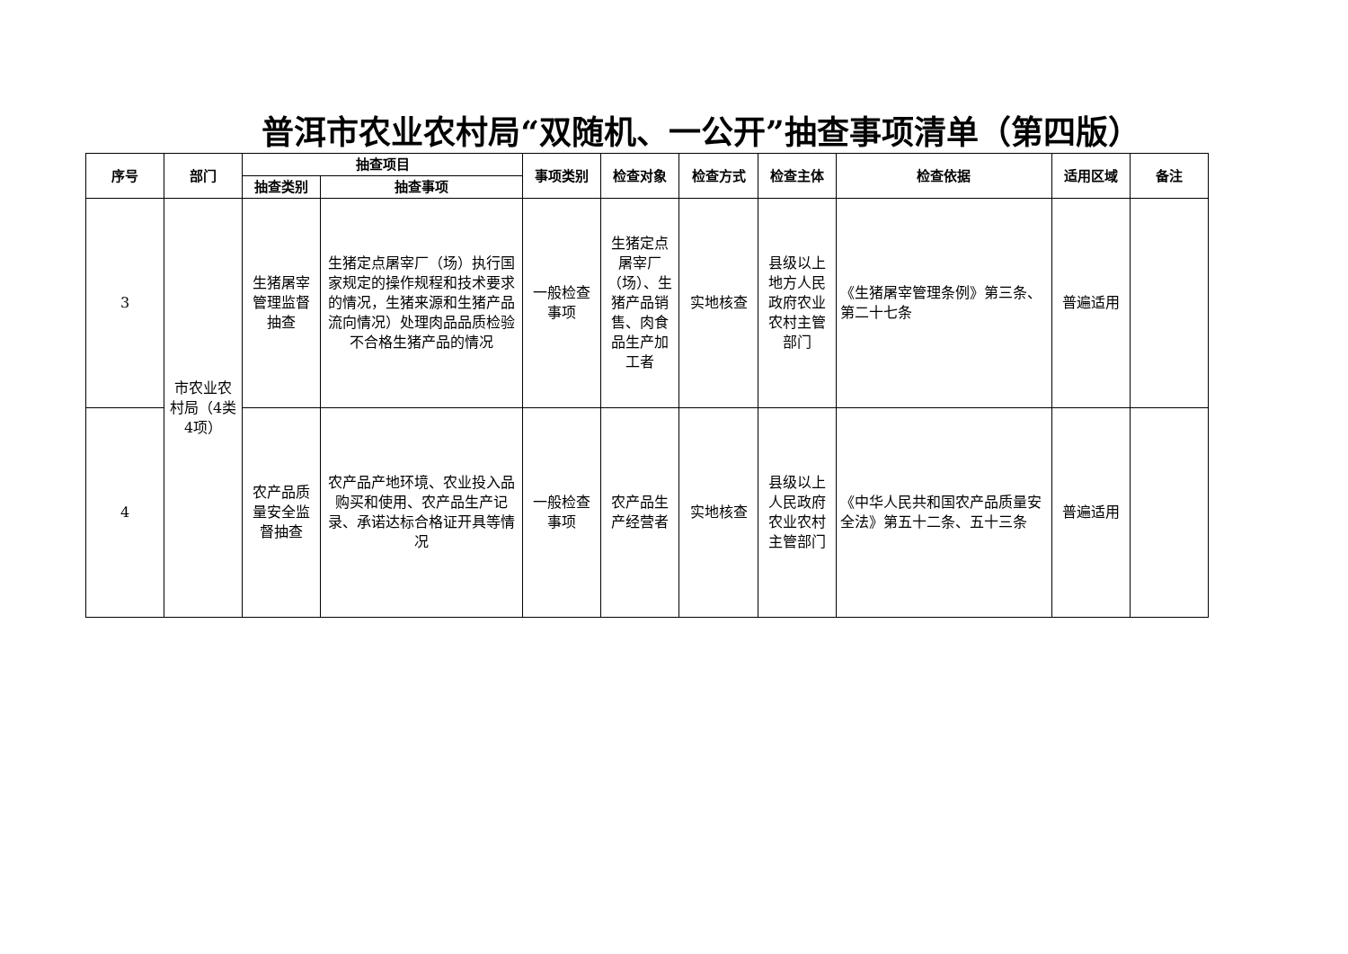普洱市农业农村局“双随机、一公开”抽查事项清单（第四版）
| 序号 | 部门 | 抽查项目 | | 事项类别 | 检查对象 | 检查方式 | 检查主体 | 检查依据 | 适用区域 | 备注 |
| --- | --- | --- | --- | --- | --- | --- | --- | --- | --- | --- |
| | | 抽查类别 | 抽查事项 | | | | | | | |
| 3 | 市农业农村局（4类4项） | 生猪屠宰管理监督抽查 | 生猪定点屠宰厂（场）执行国家规定的操作规程和技术要求的情况，生猪来源和生猪产品流向情况）处理肉品品质检验不合格生猪产品的情况 | 一般检查事项 | 生猪定点屠宰厂（场）、生猪产品销售、肉食品生产加工者 | 实地核查 | 县级以上地方人民政府农业农村主管部门 | 《生猪屠宰管理条例》第三条、第二十七条 | 普遍适用 | |
| 4 | | 农产品质量安全监督抽查 | 农产品产地环境、农业投入品购买和使用、农产品生产记录、承诺达标合格证开具等情况 | 一般检查事项 | 农产品生产经营者 | 实地核查 | 县级以上人民政府农业农村主管部门 | 《中华人民共和国农产品质量安全法》第五十二条、五十三条 | 普遍适用 | |